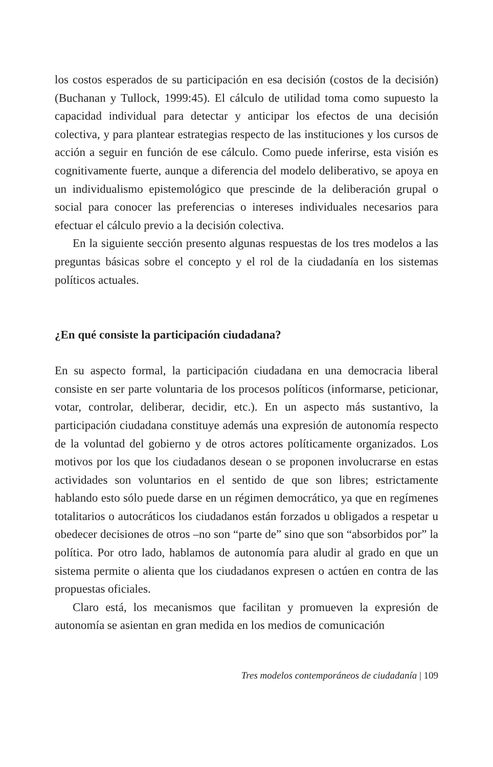los costos esperados de su participación en esa decisión (costos de la decisión) (Buchanan y Tullock, 1999:45). El cálculo de utilidad toma como supuesto la capacidad individual para detectar y anticipar los efectos de una decisión colectiva, y para plantear estrategias respecto de las instituciones y los cursos de acción a seguir en función de ese cálculo. Como puede inferirse, esta visión es cognitivamente fuerte, aunque a diferencia del modelo deliberativo, se apoya en un individualismo epistemológico que prescinde de la deliberación grupal o social para conocer las preferencias o intereses individuales necesarios para efectuar el cálculo previo a la decisión colectiva.
En la siguiente sección presento algunas respuestas de los tres modelos a las preguntas básicas sobre el concepto y el rol de la ciudadanía en los sistemas políticos actuales.
¿En qué consiste la participación ciudadana?
En su aspecto formal, la participación ciudadana en una democracia liberal consiste en ser parte voluntaria de los procesos políticos (informarse, peticionar, votar, controlar, deliberar, decidir, etc.). En un aspecto más sustantivo, la participación ciudadana constituye además una expresión de autonomía respecto de la voluntad del gobierno y de otros actores políticamente organizados. Los motivos por los que los ciudadanos desean o se proponen involucrarse en estas actividades son voluntarios en el sentido de que son libres; estrictamente hablando esto sólo puede darse en un régimen democrático, ya que en regímenes totalitarios o autocráticos los ciudadanos están forzados u obligados a respetar u obedecer decisiones de otros –no son “parte de” sino que son “absorbidos por” la política. Por otro lado, hablamos de autonomía para aludir al grado en que un sistema permite o alienta que los ciudadanos expresen o actúen en contra de las propuestas oficiales.
Claro está, los mecanismos que facilitan y promueven la expresión de autonomía se asientan en gran medida en los medios de comunicación
Tres modelos contemporáneos de ciudadanía | 109